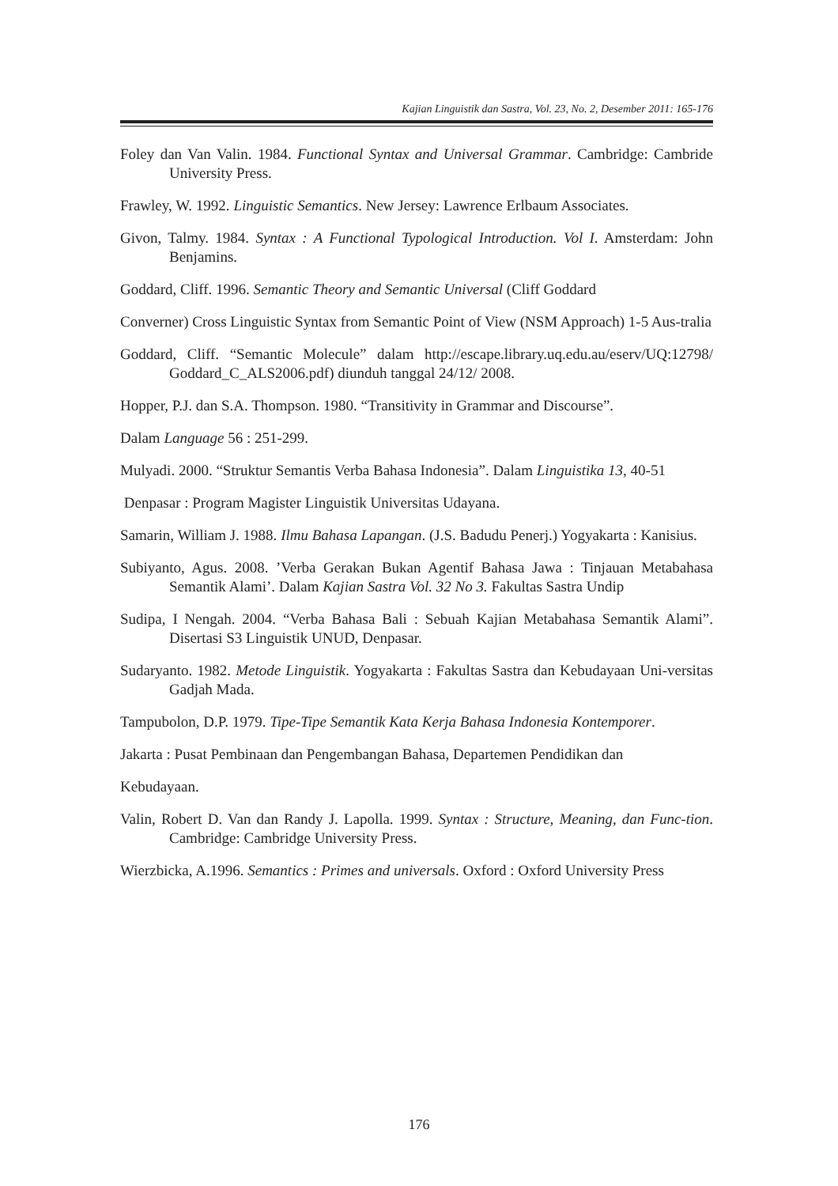Kajian Linguistik dan Sastra, Vol. 23, No. 2, Desember 2011: 165-176
Foley dan Van Valin. 1984. Functional Syntax and Universal Grammar. Cambridge: Cambride University Press.
Frawley, W. 1992. Linguistic Semantics. New Jersey: Lawrence Erlbaum Associates.
Givon, Talmy. 1984. Syntax : A Functional Typological Introduction. Vol I. Amsterdam: John Benjamins.
Goddard, Cliff. 1996. Semantic Theory and Semantic Universal (Cliff Goddard
Converner) Cross Linguistic Syntax from Semantic Point of View (NSM Approach) 1-5 Aus-tralia
Goddard, Cliff. “Semantic Molecule” dalam http://escape.library.uq.edu.au/eserv/UQ:12798/ Goddard_C_ALS2006.pdf) diunduh tanggal 24/12/ 2008.
Hopper, P.J. dan S.A. Thompson. 1980. “Transitivity in Grammar and Discourse”.
Dalam Language 56 : 251-299.
Mulyadi. 2000. “Struktur Semantis Verba Bahasa Indonesia”. Dalam Linguistika 13, 40-51
Denpasar : Program Magister Linguistik Universitas Udayana.
Samarin, William J. 1988. Ilmu Bahasa Lapangan. (J.S. Badudu Penerj.) Yogyakarta : Kanisius.
Subiyanto, Agus. 2008. ’Verba Gerakan Bukan Agentif Bahasa Jawa : Tinjauan Metabahasa Semantik Alami’. Dalam Kajian Sastra Vol. 32 No 3. Fakultas Sastra Undip
Sudipa, I Nengah. 2004. “Verba Bahasa Bali : Sebuah Kajian Metabahasa Semantik Alami”. Disertasi S3 Linguistik UNUD, Denpasar.
Sudaryanto. 1982. Metode Linguistik. Yogyakarta : Fakultas Sastra dan Kebudayaan Uni-versitas Gadjah Mada.
Tampubolon, D.P. 1979. Tipe-Tipe Semantik Kata Kerja Bahasa Indonesia Kontemporer.
Jakarta : Pusat Pembinaan dan Pengembangan Bahasa, Departemen Pendidikan dan
Kebudayaan.
Valin, Robert D. Van dan Randy J. Lapolla. 1999. Syntax : Structure, Meaning, dan Func-tion. Cambridge: Cambridge University Press.
Wierzbicka, A.1996. Semantics : Primes and universals. Oxford : Oxford University Press
176